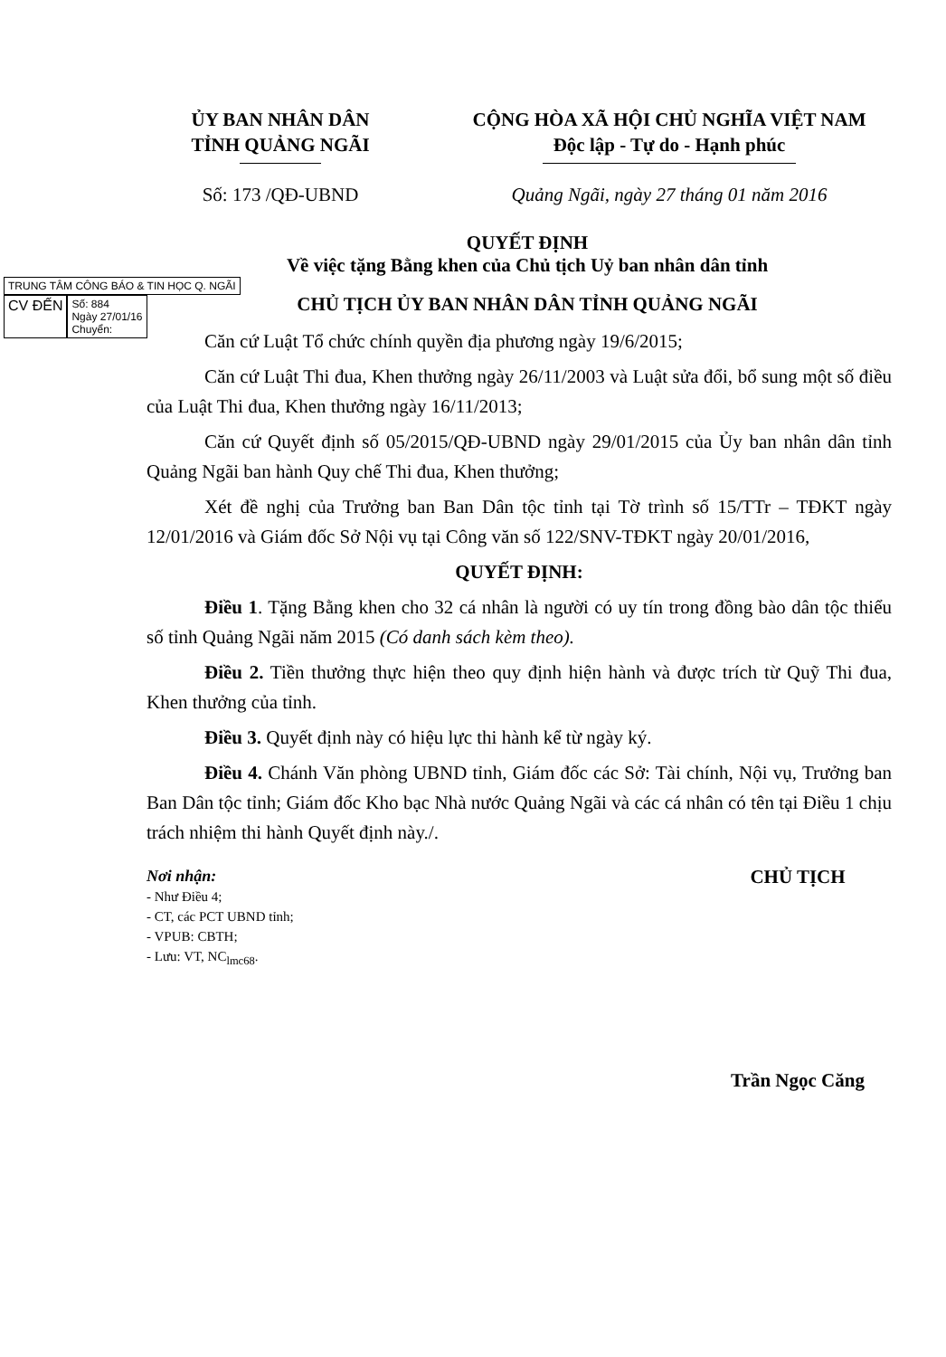ỦY BAN NHÂN DÂN
TỈNH QUẢNG NGÃI
CỘNG HÒA XÃ HỘI CHỦ NGHĨA VIỆT NAM
Độc lập - Tự do - Hạnh phúc
Số: 173 /QĐ-UBND Quảng Ngãi, ngày 27 tháng 01 năm 2016
QUYẾT ĐỊNH
Về việc tặng Bằng khen của Chủ tịch Uỷ ban nhân dân tỉnh
TRUNG TÂM CÔNG BÁO & TIN HỌC Q. NGÃI
CV ĐẾN
Số: 884
Ngày 27/01/16
Chuyển:
CHỦ TỊCH ỦY BAN NHÂN DÂN TỈNH QUẢNG NGÃI
Căn cứ Luật Tổ chức chính quyền địa phương ngày 19/6/2015;
Căn cứ Luật Thi đua, Khen thưởng ngày 26/11/2003 và Luật sửa đổi, bổ sung một số điều của Luật Thi đua, Khen thưởng ngày 16/11/2013;
Căn cứ Quyết định số 05/2015/QĐ-UBND ngày 29/01/2015 của Ủy ban nhân dân tỉnh Quảng Ngãi ban hành Quy chế Thi đua, Khen thưởng;
Xét đề nghị của Trưởng ban Ban Dân tộc tỉnh tại Tờ trình số 15/TTr – TĐKT ngày 12/01/2016 và Giám đốc Sở Nội vụ tại Công văn số 122/SNV-TĐKT ngày 20/01/2016,
QUYẾT ĐỊNH:
Điều 1. Tặng Bằng khen cho 32 cá nhân là người có uy tín trong đồng bào dân tộc thiểu số tỉnh Quảng Ngãi năm 2015 (Có danh sách kèm theo).
Điều 2. Tiền thưởng thực hiện theo quy định hiện hành và được trích từ Quỹ Thi đua, Khen thưởng của tỉnh.
Điều 3. Quyết định này có hiệu lực thi hành kể từ ngày ký.
Điều 4. Chánh Văn phòng UBND tỉnh, Giám đốc các Sở: Tài chính, Nội vụ, Trưởng ban Ban Dân tộc tỉnh; Giám đốc Kho bạc Nhà nước Quảng Ngãi và các cá nhân có tên tại Điều 1 chịu trách nhiệm thi hành Quyết định này./.
Nơi nhận:
- Như Điều 4;
- CT, các PCT UBND tỉnh;
- VPUB: CBTH;
- Lưu: VT, NC<sub>lmc68</sub>.
CHỦ TỊCH
Trần Ngọc Căng